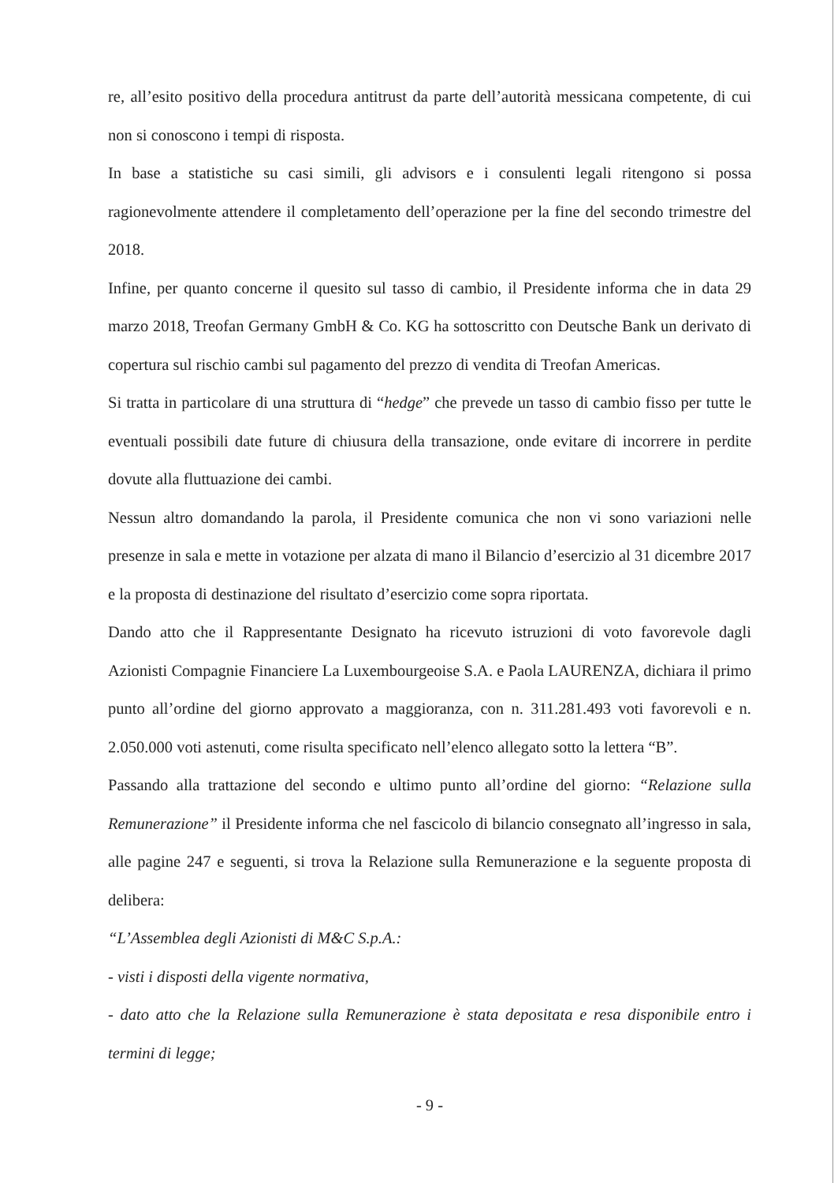re, all’esito positivo della procedura antitrust da parte dell’autorità messicana competente, di cui non si conoscono i tempi di risposta.
In base a statistiche su casi simili, gli advisors e i consulenti legali ritengono si possa ragionevolmente attendere il completamento dell’operazione per la fine del secondo trimestre del 2018.
Infine, per quanto concerne il quesito sul tasso di cambio, il Presidente informa che in data 29 marzo 2018, Treofan Germany GmbH & Co. KG ha sottoscritto con Deutsche Bank un derivato di copertura sul rischio cambi sul pagamento del prezzo di vendita di Treofan Americas.
Si tratta in particolare di una struttura di “hedge” che prevede un tasso di cambio fisso per tutte le eventuali possibili date future di chiusura della transazione, onde evitare di incorrere in perdite dovute alla fluttuazione dei cambi.
Nessun altro domandando la parola, il Presidente comunica che non vi sono variazioni nelle presenze in sala e mette in votazione per alzata di mano il Bilancio d’esercizio al 31 dicembre 2017 e la proposta di destinazione del risultato d’esercizio come sopra riportata.
Dando atto che il Rappresentante Designato ha ricevuto istruzioni di voto favorevole dagli Azionisti Compagnie Financiere La Luxembourgeoise S.A. e Paola LAURENZA, dichiara il primo punto all’ordine del giorno approvato a maggioranza, con n. 311.281.493 voti favorevoli e n. 2.050.000 voti astenuti, come risulta specificato nell’elenco allegato sotto la lettera “B”.
Passando alla trattazione del secondo e ultimo punto all’ordine del giorno: “Relazione sulla Remunerazione” il Presidente informa che nel fascicolo di bilancio consegnato all’ingresso in sala, alle pagine 247 e seguenti, si trova la Relazione sulla Remunerazione e la seguente proposta di delibera:
“L’Assemblea degli Azionisti di M&C S.p.A.:
- visti i disposti della vigente normativa,
- dato atto che la Relazione sulla Remunerazione è stata depositata e resa disponibile entro i termini di legge;
- 9 -